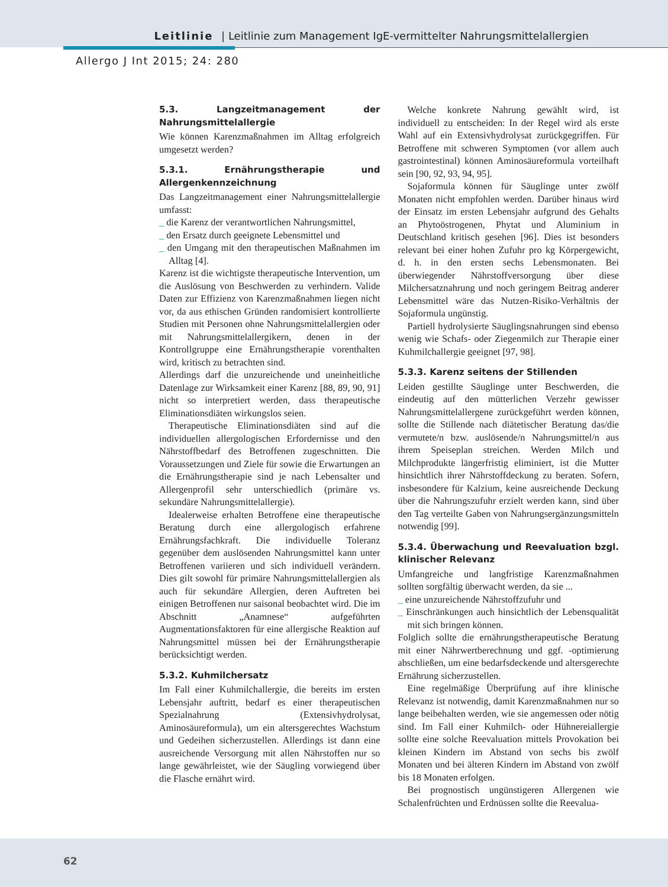Leitlinie | Leitlinie zum Management IgE-vermittelter Nahrungsmittelallergien
Allergo J Int 2015; 24: 280
5.3. Langzeitmanagement der Nahrungsmittelallergie
Wie können Karenzmaßnahmen im Alltag erfolgreich umgesetzt werden?
5.3.1. Ernährungstherapie und Allergenkennzeichnung
Das Langzeitmanagement einer Nahrungsmittelallergie umfasst:
_ die Karenz der verantwortlichen Nahrungsmittel,
_ den Ersatz durch geeignete Lebensmittel und
_ den Umgang mit den therapeutischen Maßnahmen im Alltag [4].
Karenz ist die wichtigste therapeutische Intervention, um die Auslösung von Beschwerden zu verhindern. Valide Daten zur Effizienz von Karenzmaßnahmen liegen nicht vor, da aus ethischen Gründen randomisiert kontrollierte Studien mit Personen ohne Nahrungsmittelallergien oder mit Nahrungsmittelallergikern, denen in der Kontrollgruppe eine Ernährungstherapie vorenthalten wird, kritisch zu betrachten sind.
Allerdings darf die unzureichende und uneinheitliche Datenlage zur Wirksamkeit einer Karenz [88, 89, 90, 91] nicht so interpretiert werden, dass therapeutische Eliminationsdiäten wirkungslos seien.
Therapeutische Eliminationsdiäten sind auf die individuellen allergologischen Erfordernisse und den Nährstoffbedarf des Betroffenen zugeschnitten. Die Voraussetzungen und Ziele für sowie die Erwartungen an die Ernährungstherapie sind je nach Lebensalter und Allergenprofil sehr unterschiedlich (primäre vs. sekundäre Nahrungsmittelallergie).
Idealerweise erhalten Betroffene eine therapeutische Beratung durch eine allergologisch erfahrene Ernährungsfachkraft. Die individuelle Toleranz gegenüber dem auslösenden Nahrungsmittel kann unter Betroffenen variieren und sich individuell verändern. Dies gilt sowohl für primäre Nahrungsmittelallergien als auch für sekundäre Allergien, deren Auftreten bei einigen Betroffenen nur saisonal beobachtet wird. Die im Abschnitt „Anamnese“ aufgeführten Augmentationsfaktoren für eine allergische Reaktion auf Nahrungsmittel müssen bei der Ernährungstherapie berücksichtigt werden.
5.3.2. Kuhmilchersatz
Im Fall einer Kuhmilchallergie, die bereits im ersten Lebensjahr auftritt, bedarf es einer therapeutischen Spezialnahrung (Extensivhydrolysat, Aminosäureformula), um ein altersgerechtes Wachstum und Gedeihen sicherzustellen. Allerdings ist dann eine ausreichende Versorgung mit allen Nährstoffen nur so lange gewährleistet, wie der Säugling vorwiegend über die Flasche ernährt wird.
Welche konkrete Nahrung gewählt wird, ist individuell zu entscheiden: In der Regel wird als erste Wahl auf ein Extensivhydrolysat zurückgegriffen. Für Betroffene mit schweren Symptomen (vor allem auch gastrointestinal) können Aminosäureformula vorteilhaft sein [90, 92, 93, 94, 95].
Sojaformula können für Säuglinge unter zwölf Monaten nicht empfohlen werden. Darüber hinaus wird der Einsatz im ersten Lebensjahr aufgrund des Gehalts an Phytoöstrogenen, Phytat und Aluminium in Deutschland kritisch gesehen [96]. Dies ist besonders relevant bei einer hohen Zufuhr pro kg Körpergewicht, d. h. in den ersten sechs Lebensmonaten. Bei überwiegender Nährstoffversorgung über diese Milchersatznahrung und noch geringem Beitrag anderer Lebensmittel wäre das Nutzen-Risiko-Verhältnis der Sojaformula ungünstig.
Partiell hydrolysierte Säuglingsnahrungen sind ebenso wenig wie Schafs- oder Ziegenmilch zur Therapie einer Kuhmilchallergie geeignet [97, 98].
5.3.3. Karenz seitens der Stillenden
Leiden gestillte Säuglinge unter Beschwerden, die eindeutig auf den mütterlichen Verzehr gewisser Nahrungsmittelallergene zurückgeführt werden können, sollte die Stillende nach diätetischer Beratung das/die vermutete/n bzw. auslösende/n Nahrungsmittel/n aus ihrem Speiseplan streichen. Werden Milch und Milchprodukte längerfristig eliminiert, ist die Mutter hinsichtlich ihrer Nährstoffdeckung zu beraten. Sofern, insbesondere für Kalzium, keine ausreichende Deckung über die Nahrungszufuhr erzielt werden kann, sind über den Tag verteilte Gaben von Nahrungsergänzungsmitteln notwendig [99].
5.3.4. Überwachung und Reevaluation bzgl. klinischer Relevanz
Umfangreiche und langfristige Karenzmaßnahmen sollten sorgfältig überwacht werden, da sie ...
_ eine unzureichende Nährstoffzufuhr und
_ Einschränkungen auch hinsichtlich der Lebensqualität mit sich bringen können.
Folglich sollte die ernährungstherapeutische Beratung mit einer Nährwertberechnung und ggf. -optimierung abschließen, um eine bedarfsdeckende und altersgerechte Ernährung sicherzustellen.
Eine regelmäßige Überprüfung auf ihre klinische Relevanz ist notwendig, damit Karenzmaßnahmen nur so lange beibehalten werden, wie sie angemessen oder nötig sind. Im Fall einer Kuhmilch- oder Hühnereiallergie sollte eine solche Reevaluation mittels Provokation bei kleinen Kindern im Abstand von sechs bis zwölf Monaten und bei älteren Kindern im Abstand von zwölf bis 18 Monaten erfolgen.
Bei prognostisch ungünstigeren Allergenen wie Schalenfrüchten und Erdnüssen sollte die Reevalua-
62